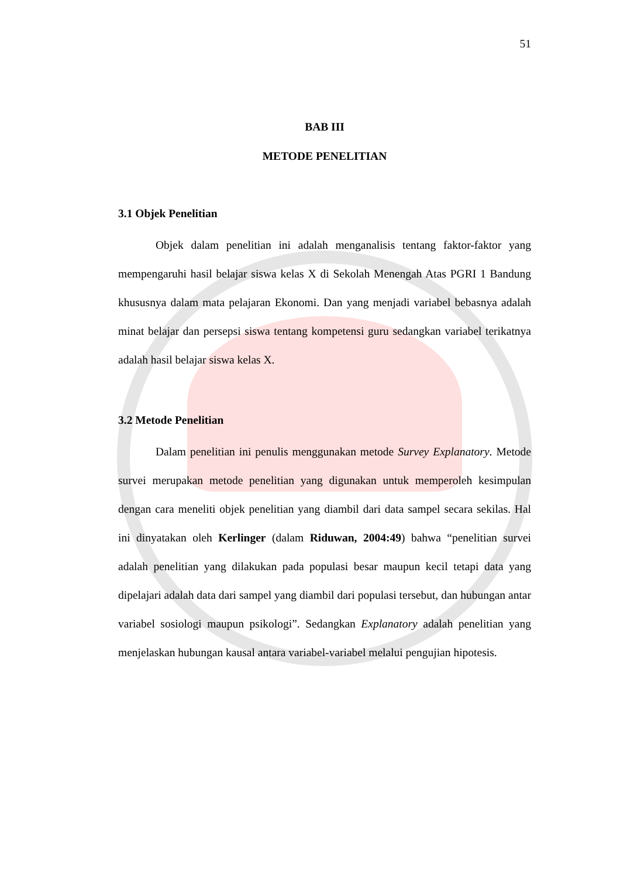51
BAB III
METODE PENELITIAN
3.1 Objek Penelitian
Objek dalam penelitian ini adalah menganalisis tentang faktor-faktor yang mempengaruhi hasil belajar siswa kelas X di Sekolah Menengah Atas PGRI 1 Bandung khususnya dalam mata pelajaran Ekonomi. Dan yang menjadi variabel bebasnya adalah minat belajar dan persepsi siswa tentang kompetensi guru sedangkan variabel terikatnya adalah hasil belajar siswa kelas X.
3.2 Metode Penelitian
Dalam penelitian ini penulis menggunakan metode Survey Explanatory. Metode survei merupakan metode penelitian yang digunakan untuk memperoleh kesimpulan dengan cara meneliti objek penelitian yang diambil dari data sampel secara sekilas. Hal ini dinyatakan oleh Kerlinger (dalam Riduwan, 2004:49) bahwa “penelitian survei adalah penelitian yang dilakukan pada populasi besar maupun kecil tetapi data yang dipelajari adalah data dari sampel yang diambil dari populasi tersebut, dan hubungan antar variabel sosiologi maupun psikologi”. Sedangkan Explanatory adalah penelitian yang menjelaskan hubungan kausal antara variabel-variabel melalui pengujian hipotesis.